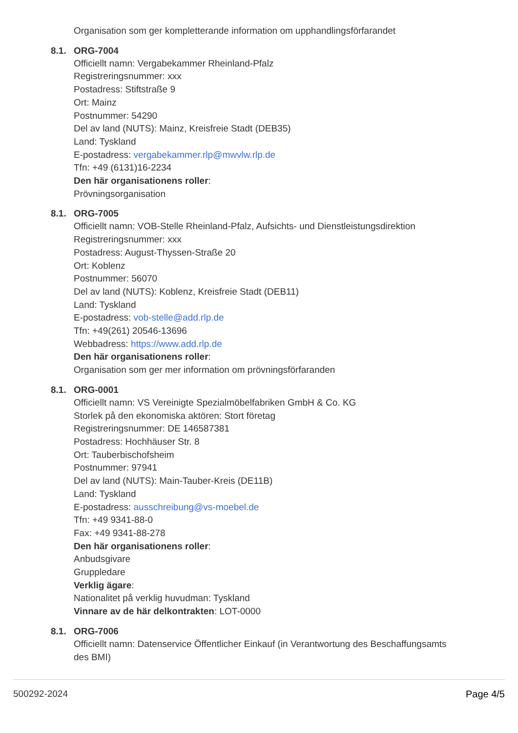Organisation som ger kompletterande information om upphandlingsförfarandet
8.1. ORG-7004
Officiellt namn: Vergabekammer Rheinland-Pfalz
Registreringsnummer: xxx
Postadress: Stiftstraße 9
Ort: Mainz
Postnummer: 54290
Del av land (NUTS): Mainz, Kreisfreie Stadt (DEB35)
Land: Tyskland
E-postadress: vergabekammer.rlp@mwvlw.rlp.de
Tfn: +49 (6131)16-2234
Den här organisationens roller:
Prövningsorganisation
8.1. ORG-7005
Officiellt namn: VOB-Stelle Rheinland-Pfalz, Aufsichts- und Dienstleistungsdirektion
Registreringsnummer: xxx
Postadress: August-Thyssen-Straße 20
Ort: Koblenz
Postnummer: 56070
Del av land (NUTS): Koblenz, Kreisfreie Stadt (DEB11)
Land: Tyskland
E-postadress: vob-stelle@add.rlp.de
Tfn: +49(261) 20546-13696
Webbadress: https://www.add.rlp.de
Den här organisationens roller:
Organisation som ger mer information om prövningsförfaranden
8.1. ORG-0001
Officiellt namn: VS Vereinigte Spezialmöbelfabriken GmbH & Co. KG
Storlek på den ekonomiska aktören: Stort företag
Registreringsnummer: DE 146587381
Postadress: Hochhäuser Str. 8
Ort: Tauberbischofsheim
Postnummer: 97941
Del av land (NUTS): Main-Tauber-Kreis (DE11B)
Land: Tyskland
E-postadress: ausschreibung@vs-moebel.de
Tfn: +49 9341-88-0
Fax: +49 9341-88-278
Den här organisationens roller:
Anbudsgivare
Gruppledare
Verklig ägare:
Nationalitet på verklig huvudman: Tyskland
Vinnare av de här delkontrakten: LOT-0000
8.1. ORG-7006
Officiellt namn: Datenservice Öffentlicher Einkauf (in Verantwortung des Beschaffungsamts
des BMI)
500292-2024 Page 4/5